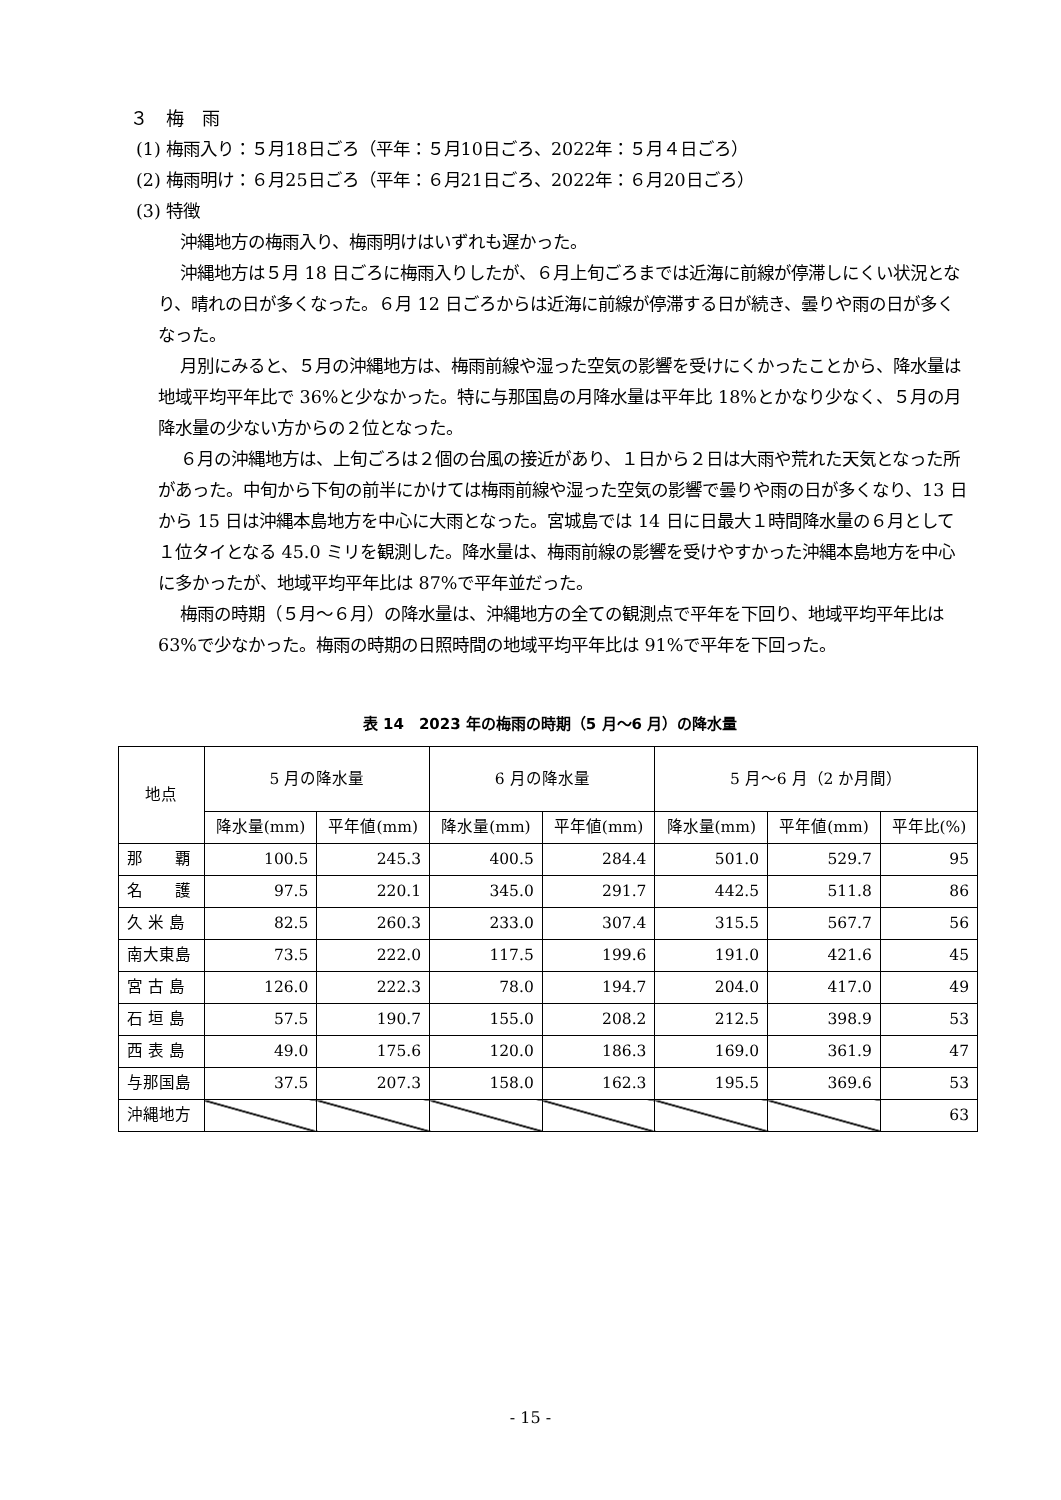３　梅　雨
(1) 梅雨入り：５月18日ごろ（平年：５月10日ごろ、2022年：５月４日ごろ）
(2) 梅雨明け：６月25日ごろ（平年：６月21日ごろ、2022年：６月20日ごろ）
(3) 特徴
沖縄地方の梅雨入り、梅雨明けはいずれも遅かった。
沖縄地方は５月 18 日ごろに梅雨入りしたが、６月上旬ごろまでは近海に前線が停滞しにくい状況となり、晴れの日が多くなった。６月 12 日ごろからは近海に前線が停滞する日が続き、曇りや雨の日が多くなった。
月別にみると、５月の沖縄地方は、梅雨前線や湿った空気の影響を受けにくかったことから、降水量は地域平均平年比で 36%と少なかった。特に与那国島の月降水量は平年比 18%とかなり少なく、５月の月降水量の少ない方からの２位となった。
６月の沖縄地方は、上旬ごろは２個の台風の接近があり、１日から２日は大雨や荒れた天気となった所があった。中旬から下旬の前半にかけては梅雨前線や湿った空気の影響で曇りや雨の日が多くなり、13 日から 15 日は沖縄本島地方を中心に大雨となった。宮城島では 14 日に日最大１時間降水量の６月として１位タイとなる 45.0 ミリを観測した。降水量は、梅雨前線の影響を受けやすかった沖縄本島地方を中心に多かったが、地域平均平年比は 87%で平年並だった。
梅雨の時期（５月～６月）の降水量は、沖縄地方の全ての観測点で平年を下回り、地域平均平年比は 63%で少なかった。梅雨の時期の日照時間の地域平均平年比は 91%で平年を下回った。
表 14　2023 年の梅雨の時期（5 月～6 月）の降水量
| 地点 | 5 月の降水量 | | 6 月の降水量 | | 5 月～6 月（2 か月間） | | |
| --- | --- | --- | --- | --- | --- | --- | --- |
| | 降水量(mm) | 平年値(mm) | 降水量(mm) | 平年値(mm) | 降水量(mm) | 平年値(mm) | 平年比(%) |
| 那 覇 | 100.5 | 245.3 | 400.5 | 284.4 | 501.0 | 529.7 | 95 |
| 名 護 | 97.5 | 220.1 | 345.0 | 291.7 | 442.5 | 511.8 | 86 |
| 久 米 島 | 82.5 | 260.3 | 233.0 | 307.4 | 315.5 | 567.7 | 56 |
| 南大東島 | 73.5 | 222.0 | 117.5 | 199.6 | 191.0 | 421.6 | 45 |
| 宮 古 島 | 126.0 | 222.3 | 78.0 | 194.7 | 204.0 | 417.0 | 49 |
| 石 垣 島 | 57.5 | 190.7 | 155.0 | 208.2 | 212.5 | 398.9 | 53 |
| 西 表 島 | 49.0 | 175.6 | 120.0 | 186.3 | 169.0 | 361.9 | 47 |
| 与那国島 | 37.5 | 207.3 | 158.0 | 162.3 | 195.5 | 369.6 | 53 |
| 沖縄地方 | | | | | | | 63 |
- 15 -